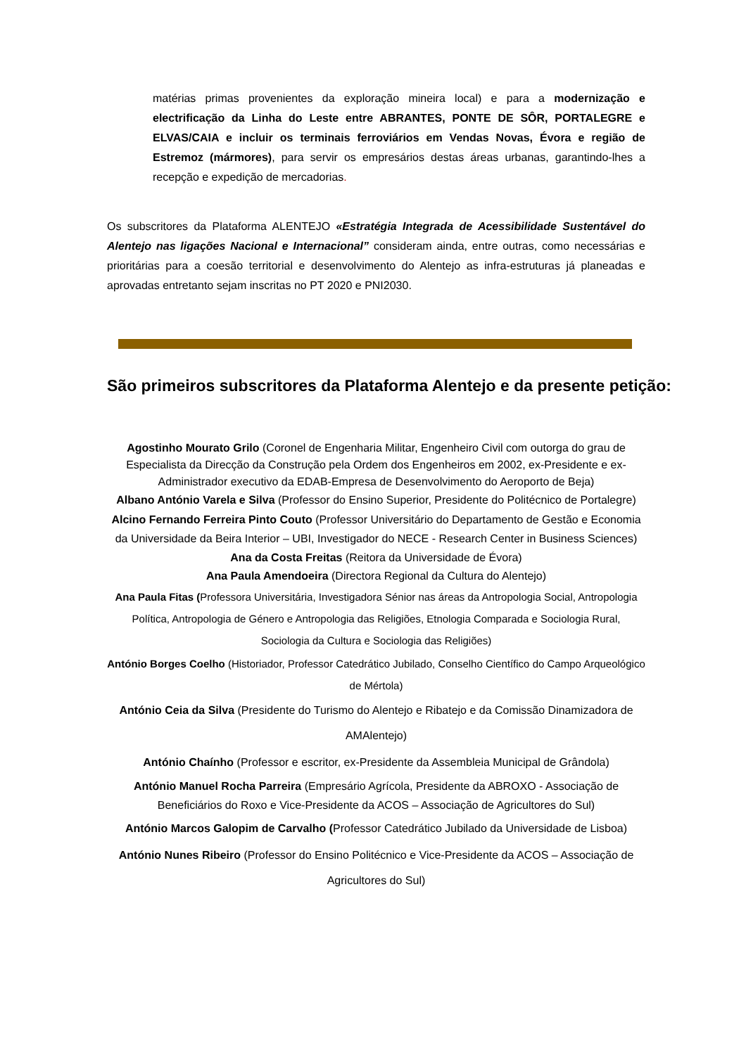matérias primas provenientes da exploração mineira local) e para a modernização e electrificação da Linha do Leste entre ABRANTES, PONTE DE SÔR, PORTALEGRE e ELVAS/CAIA e incluir os terminais ferroviários em Vendas Novas, Évora e região de Estremoz (mármores), para servir os empresários destas áreas urbanas, garantindo-lhes a recepção e expedição de mercadorias.
Os subscritores da Plataforma ALENTEJO «Estratégia Integrada de Acessibilidade Sustentável do Alentejo nas ligações Nacional e Internacional” consideram ainda, entre outras, como necessárias e prioritárias para a coesão territorial e desenvolvimento do Alentejo as infra-estruturas já planeadas e aprovadas entretanto sejam inscritas no PT 2020 e PNI2030.
São primeiros subscritores da Plataforma Alentejo e da presente petição:
Agostinho Mourato Grilo (Coronel de Engenharia Militar, Engenheiro Civil com outorga do grau de Especialista da Direcção da Construção pela Ordem dos Engenheiros em 2002, ex-Presidente e ex-Administrador executivo da EDAB-Empresa de Desenvolvimento do Aeroporto de Beja)
Albano António Varela e Silva (Professor do Ensino Superior, Presidente do Politécnico de Portalegre)
Alcino Fernando Ferreira Pinto Couto (Professor Universitário do Departamento de Gestão e Economia da Universidade da Beira Interior – UBI, Investigador do NECE - Research Center in Business Sciences)
Ana da Costa Freitas (Reitora da Universidade de Évora)
Ana Paula Amendoeira (Directora Regional da Cultura do Alentejo)
Ana Paula Fitas (Professora Universitária, Investigadora Sénior nas áreas da Antropologia Social, Antropologia Política, Antropologia de Género e Antropologia das Religiões, Etnologia Comparada e Sociologia Rural, Sociologia da Cultura e Sociologia das Religiões)
António Borges Coelho (Historiador, Professor Catedrático Jubilado, Conselho Científico do Campo Arqueológico de Mértola)
António Ceia da Silva (Presidente do Turismo do Alentejo e Ribatejo e da Comissão Dinamizadora de AMAlentejo)
António Chaínho (Professor e escritor, ex-Presidente da Assembleia Municipal de Grândola)
António Manuel Rocha Parreira (Empresário Agrícola, Presidente da ABROXO - Associação de Beneficiários do Roxo e Vice-Presidente da ACOS – Associação de Agricultores do Sul)
António Marcos Galopim de Carvalho (Professor Catedrático Jubilado da Universidade de Lisboa)
António Nunes Ribeiro (Professor do Ensino Politécnico e Vice-Presidente da ACOS – Associação de Agricultores do Sul)